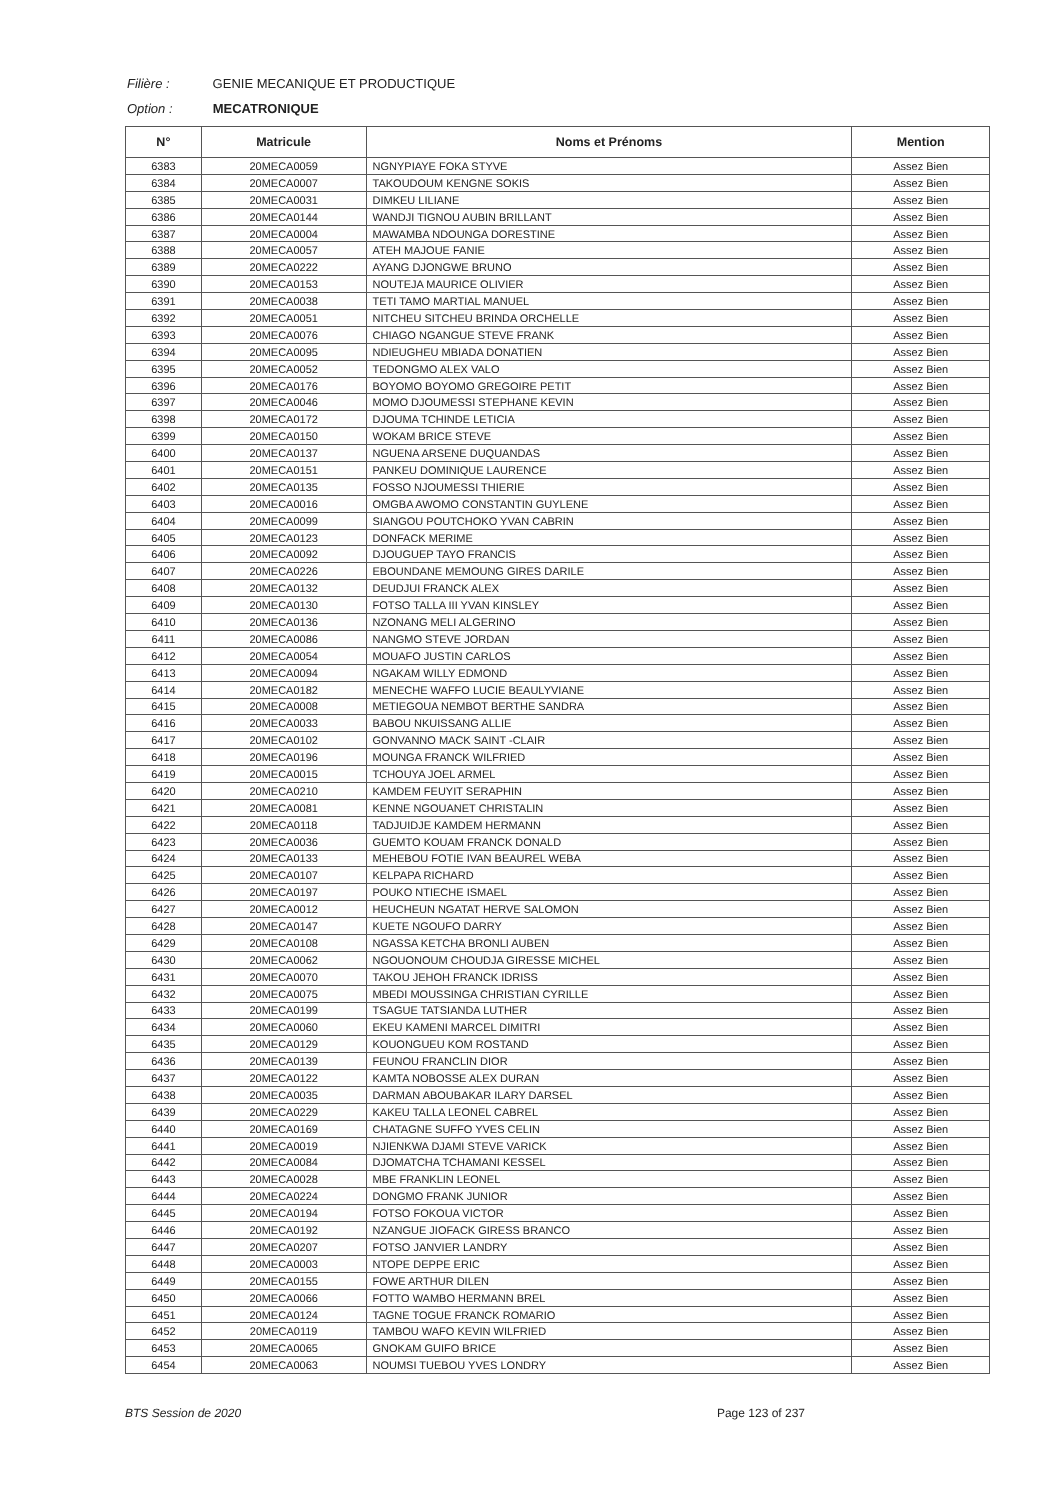Filière : GENIE MECANIQUE ET PRODUCTIQUE
Option : MECATRONIQUE
| N° | Matricule | Noms et Prénoms | Mention |
| --- | --- | --- | --- |
| 6383 | 20MECA0059 | NGNYPIAYE FOKA STYVE | Assez Bien |
| 6384 | 20MECA0007 | TAKOUDOUM KENGNE SOKIS | Assez Bien |
| 6385 | 20MECA0031 | DIMKEU LILIANE | Assez Bien |
| 6386 | 20MECA0144 | WANDJI TIGNOU AUBIN BRILLANT | Assez Bien |
| 6387 | 20MECA0004 | MAWAMBA NDOUNGA DORESTINE | Assez Bien |
| 6388 | 20MECA0057 | ATEH MAJOUE FANIE | Assez Bien |
| 6389 | 20MECA0222 | AYANG DJONGWE BRUNO | Assez Bien |
| 6390 | 20MECA0153 | NOUTEJA MAURICE OLIVIER | Assez Bien |
| 6391 | 20MECA0038 | TETI TAMO MARTIAL MANUEL | Assez Bien |
| 6392 | 20MECA0051 | NITCHEU SITCHEU BRINDA ORCHELLE | Assez Bien |
| 6393 | 20MECA0076 | CHIAGO NGANGUE STEVE FRANK | Assez Bien |
| 6394 | 20MECA0095 | NDIEUGHEU MBIADA DONATIEN | Assez Bien |
| 6395 | 20MECA0052 | TEDONGMO ALEX VALO | Assez Bien |
| 6396 | 20MECA0176 | BOYOMO BOYOMO GREGOIRE PETIT | Assez Bien |
| 6397 | 20MECA0046 | MOMO DJOUMESSI STEPHANE KEVIN | Assez Bien |
| 6398 | 20MECA0172 | DJOUMA TCHINDE LETICIA | Assez Bien |
| 6399 | 20MECA0150 | WOKAM BRICE STEVE | Assez Bien |
| 6400 | 20MECA0137 | NGUENA ARSENE DUQUANDAS | Assez Bien |
| 6401 | 20MECA0151 | PANKEU DOMINIQUE LAURENCE | Assez Bien |
| 6402 | 20MECA0135 | FOSSO NJOUMESSI THIERIE | Assez Bien |
| 6403 | 20MECA0016 | OMGBA AWOMO CONSTANTIN GUYLENE | Assez Bien |
| 6404 | 20MECA0099 | SIANGOU POUTCHOKO YVAN CABRIN | Assez Bien |
| 6405 | 20MECA0123 | DONFACK MERIME | Assez Bien |
| 6406 | 20MECA0092 | DJOUGUEP TAYO FRANCIS | Assez Bien |
| 6407 | 20MECA0226 | EBOUNDANE MEMOUNG GIRES DARILE | Assez Bien |
| 6408 | 20MECA0132 | DEUDJUI FRANCK ALEX | Assez Bien |
| 6409 | 20MECA0130 | FOTSO TALLA III YVAN KINSLEY | Assez Bien |
| 6410 | 20MECA0136 | NZONANG MELI ALGERINO | Assez Bien |
| 6411 | 20MECA0086 | NANGMO STEVE JORDAN | Assez Bien |
| 6412 | 20MECA0054 | MOUAFO JUSTIN CARLOS | Assez Bien |
| 6413 | 20MECA0094 | NGAKAM WILLY EDMOND | Assez Bien |
| 6414 | 20MECA0182 | MENECHE WAFFO LUCIE BEAULYVIANE | Assez Bien |
| 6415 | 20MECA0008 | METIEGOUA NEMBOT BERTHE SANDRA | Assez Bien |
| 6416 | 20MECA0033 | BABOU NKUISSANG ALLIE | Assez Bien |
| 6417 | 20MECA0102 | GONVANNO MACK SAINT -CLAIR | Assez Bien |
| 6418 | 20MECA0196 | MOUNGA FRANCK WILFRIED | Assez Bien |
| 6419 | 20MECA0015 | TCHOUYA JOEL ARMEL | Assez Bien |
| 6420 | 20MECA0210 | KAMDEM FEUYIT SERAPHIN | Assez Bien |
| 6421 | 20MECA0081 | KENNE NGOUANET CHRISTALIN | Assez Bien |
| 6422 | 20MECA0118 | TADJUIDJE KAMDEM HERMANN | Assez Bien |
| 6423 | 20MECA0036 | GUEMTO KOUAM FRANCK DONALD | Assez Bien |
| 6424 | 20MECA0133 | MEHEBOU FOTIE IVAN BEAUREL WEBA | Assez Bien |
| 6425 | 20MECA0107 | KELPAPA RICHARD | Assez Bien |
| 6426 | 20MECA0197 | POUKO NTIECHE ISMAEL | Assez Bien |
| 6427 | 20MECA0012 | HEUCHEUN NGATAT HERVE SALOMON | Assez Bien |
| 6428 | 20MECA0147 | KUETE NGOUFO DARRY | Assez Bien |
| 6429 | 20MECA0108 | NGASSA KETCHA BRONLI AUBEN | Assez Bien |
| 6430 | 20MECA0062 | NGOUONOUM CHOUDJA GIRESSE MICHEL | Assez Bien |
| 6431 | 20MECA0070 | TAKOU JEHOH FRANCK IDRISS | Assez Bien |
| 6432 | 20MECA0075 | MBEDI MOUSSINGA CHRISTIAN CYRILLE | Assez Bien |
| 6433 | 20MECA0199 | TSAGUE TATSIANDA LUTHER | Assez Bien |
| 6434 | 20MECA0060 | EKEU KAMENI MARCEL DIMITRI | Assez Bien |
| 6435 | 20MECA0129 | KOUONGUEU KOM ROSTAND | Assez Bien |
| 6436 | 20MECA0139 | FEUNOU FRANCLIN DIOR | Assez Bien |
| 6437 | 20MECA0122 | KAMTA NOBOSSE ALEX DURAN | Assez Bien |
| 6438 | 20MECA0035 | DARMAN ABOUBAKAR ILARY DARSEL | Assez Bien |
| 6439 | 20MECA0229 | KAKEU TALLA LEONEL CABREL | Assez Bien |
| 6440 | 20MECA0169 | CHATAGNE SUFFO YVES CELIN | Assez Bien |
| 6441 | 20MECA0019 | NJIENKWA DJAMI STEVE VARICK | Assez Bien |
| 6442 | 20MECA0084 | DJOMATCHA TCHAMANI KESSEL | Assez Bien |
| 6443 | 20MECA0028 | MBE FRANKLIN LEONEL | Assez Bien |
| 6444 | 20MECA0224 | DONGMO FRANK JUNIOR | Assez Bien |
| 6445 | 20MECA0194 | FOTSO FOKOUA VICTOR | Assez Bien |
| 6446 | 20MECA0192 | NZANGUE JIOFACK GIRESS BRANCO | Assez Bien |
| 6447 | 20MECA0207 | FOTSO JANVIER LANDRY | Assez Bien |
| 6448 | 20MECA0003 | NTOPE DEPPE ERIC | Assez Bien |
| 6449 | 20MECA0155 | FOWE ARTHUR DILEN | Assez Bien |
| 6450 | 20MECA0066 | FOTTO WAMBO HERMANN BREL | Assez Bien |
| 6451 | 20MECA0124 | TAGNE TOGUE FRANCK ROMARIO | Assez Bien |
| 6452 | 20MECA0119 | TAMBOU WAFO KEVIN WILFRIED | Assez Bien |
| 6453 | 20MECA0065 | GNOKAM GUIFO BRICE | Assez Bien |
| 6454 | 20MECA0063 | NOUMSI TUEBOU YVES LONDRY | Assez Bien |
BTS Session de 2020 Page 123 of 237